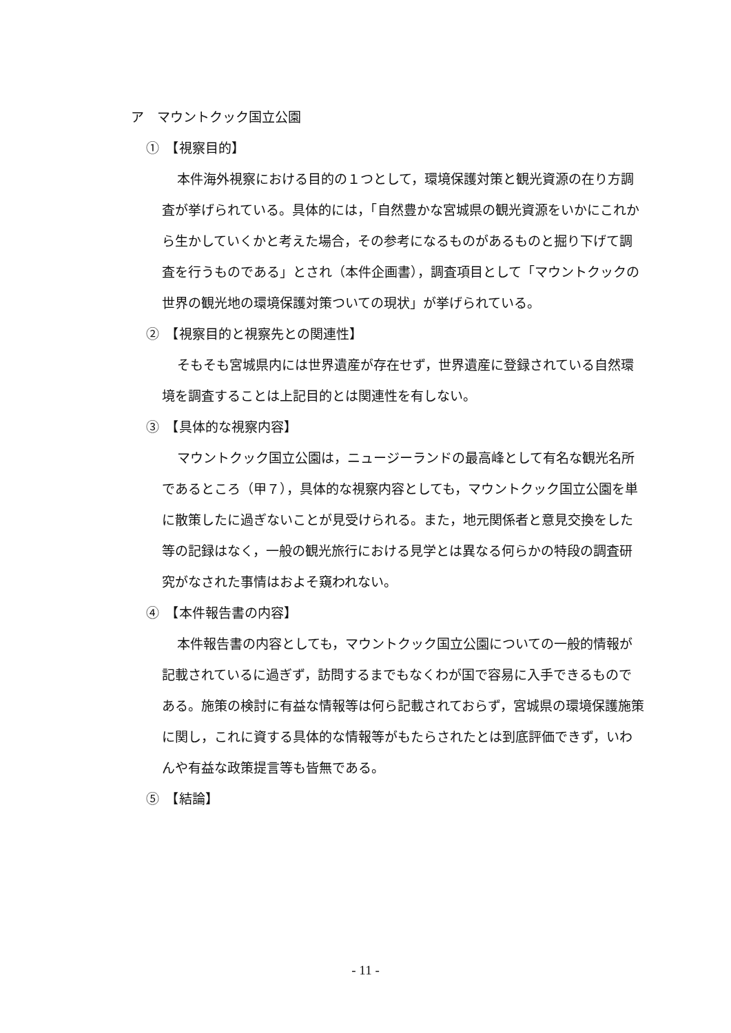ア　マウントクック国立公園
①　【視察目的】
本件海外視察における目的の１つとして，環境保護対策と観光資源の在り方調査が挙げられている。具体的には，「自然豊かな宮城県の観光資源をいかにこれから生かしていくかと考えた場合，その参考になるものがあるものと掘り下げて調査を行うものである」とされ（本件企画書），調査項目として「マウントクックの世界の観光地の環境保護対策ついての現状」が挙げられている。
②　【視察目的と視察先との関連性】
そもそも宮城県内には世界遺産が存在せず，世界遺産に登録されている自然環境を調査することは上記目的とは関連性を有しない。
③　【具体的な視察内容】
マウントクック国立公園は，ニュージーランドの最高峰として有名な観光名所であるところ（甲７），具体的な視察内容としても，マウントクック国立公園を単に散策したに過ぎないことが見受けられる。また，地元関係者と意見交換をした等の記録はなく，一般の観光旅行における見学とは異なる何らかの特段の調査研究がなされた事情はおよそ窺われない。
④　【本件報告書の内容】
本件報告書の内容としても，マウントクック国立公園についての一般的情報が記載されているに過ぎず，訪問するまでもなくわが国で容易に入手できるものである。施策の検討に有益な情報等は何ら記載されておらず，宮城県の環境保護施策に関し，これに資する具体的な情報等がもたらされたとは到底評価できず，いわんや有益な政策提言等も皆無である。
⑤　【結論】
- 11 -